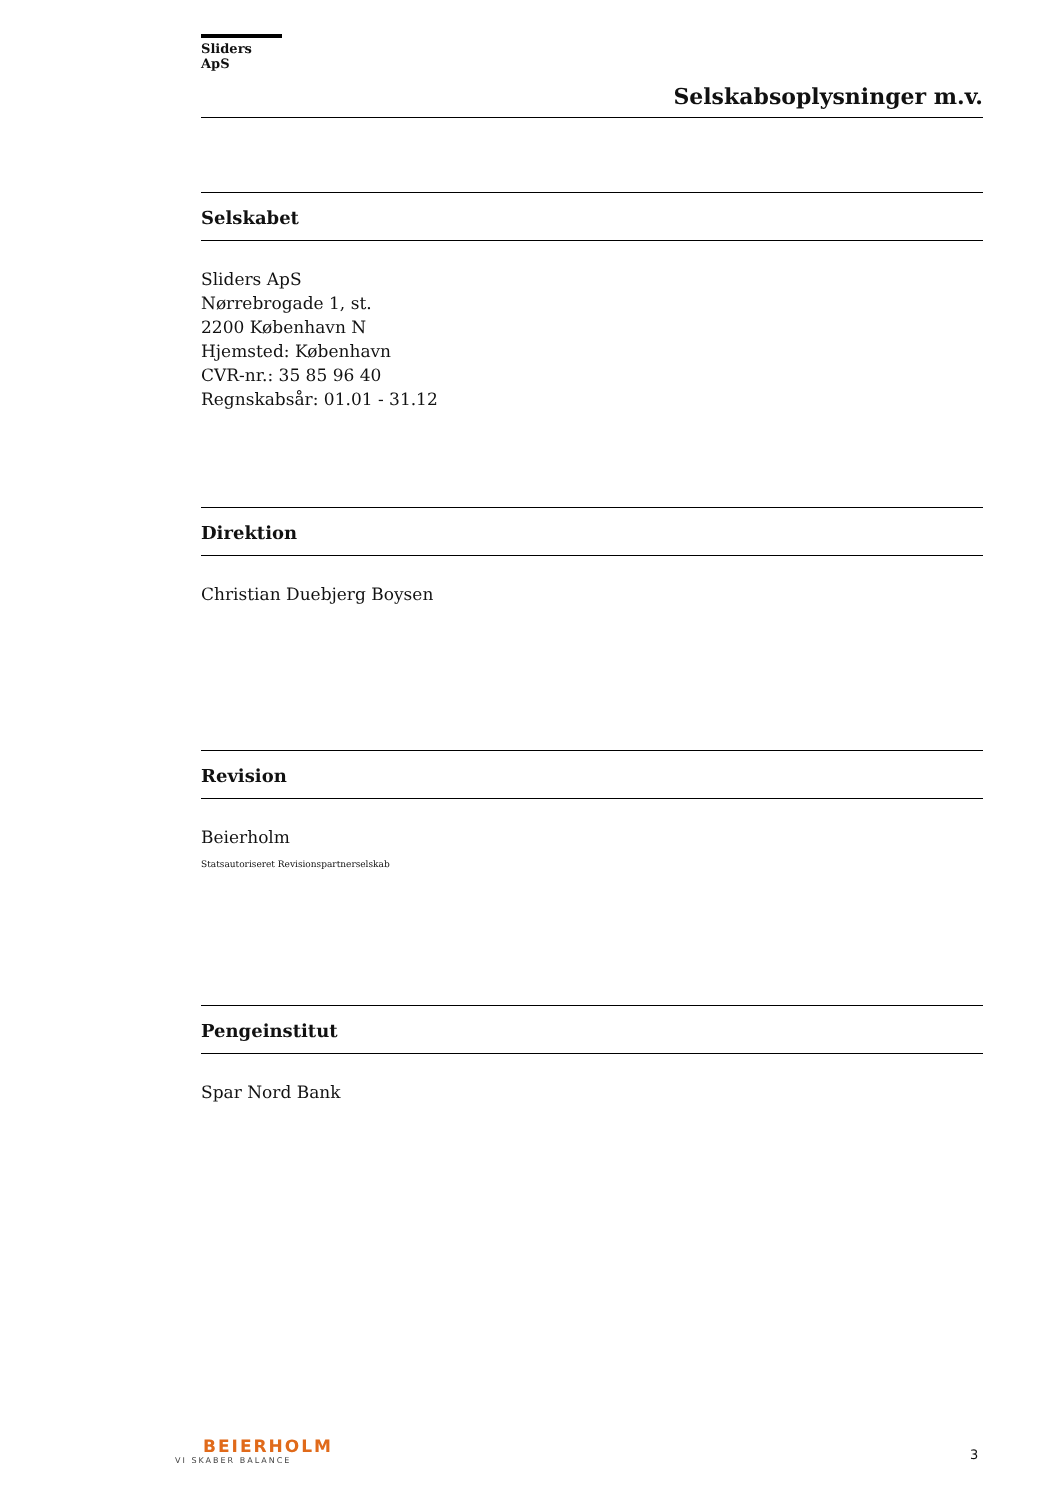Sliders ApS
Selskabsoplysninger m.v.
Selskabet
Sliders ApS
Nørrebrogade 1, st.
2200 København N
Hjemsted: København
CVR-nr.: 35 85 96 40
Regnskabsår: 01.01 - 31.12
Direktion
Christian Duebjerg Boysen
Revision
Beierholm
Statsautoriseret Revisionspartnerselskab
Pengeinstitut
Spar Nord Bank
BEIERHOLM
VI SKABER BALANCE
3